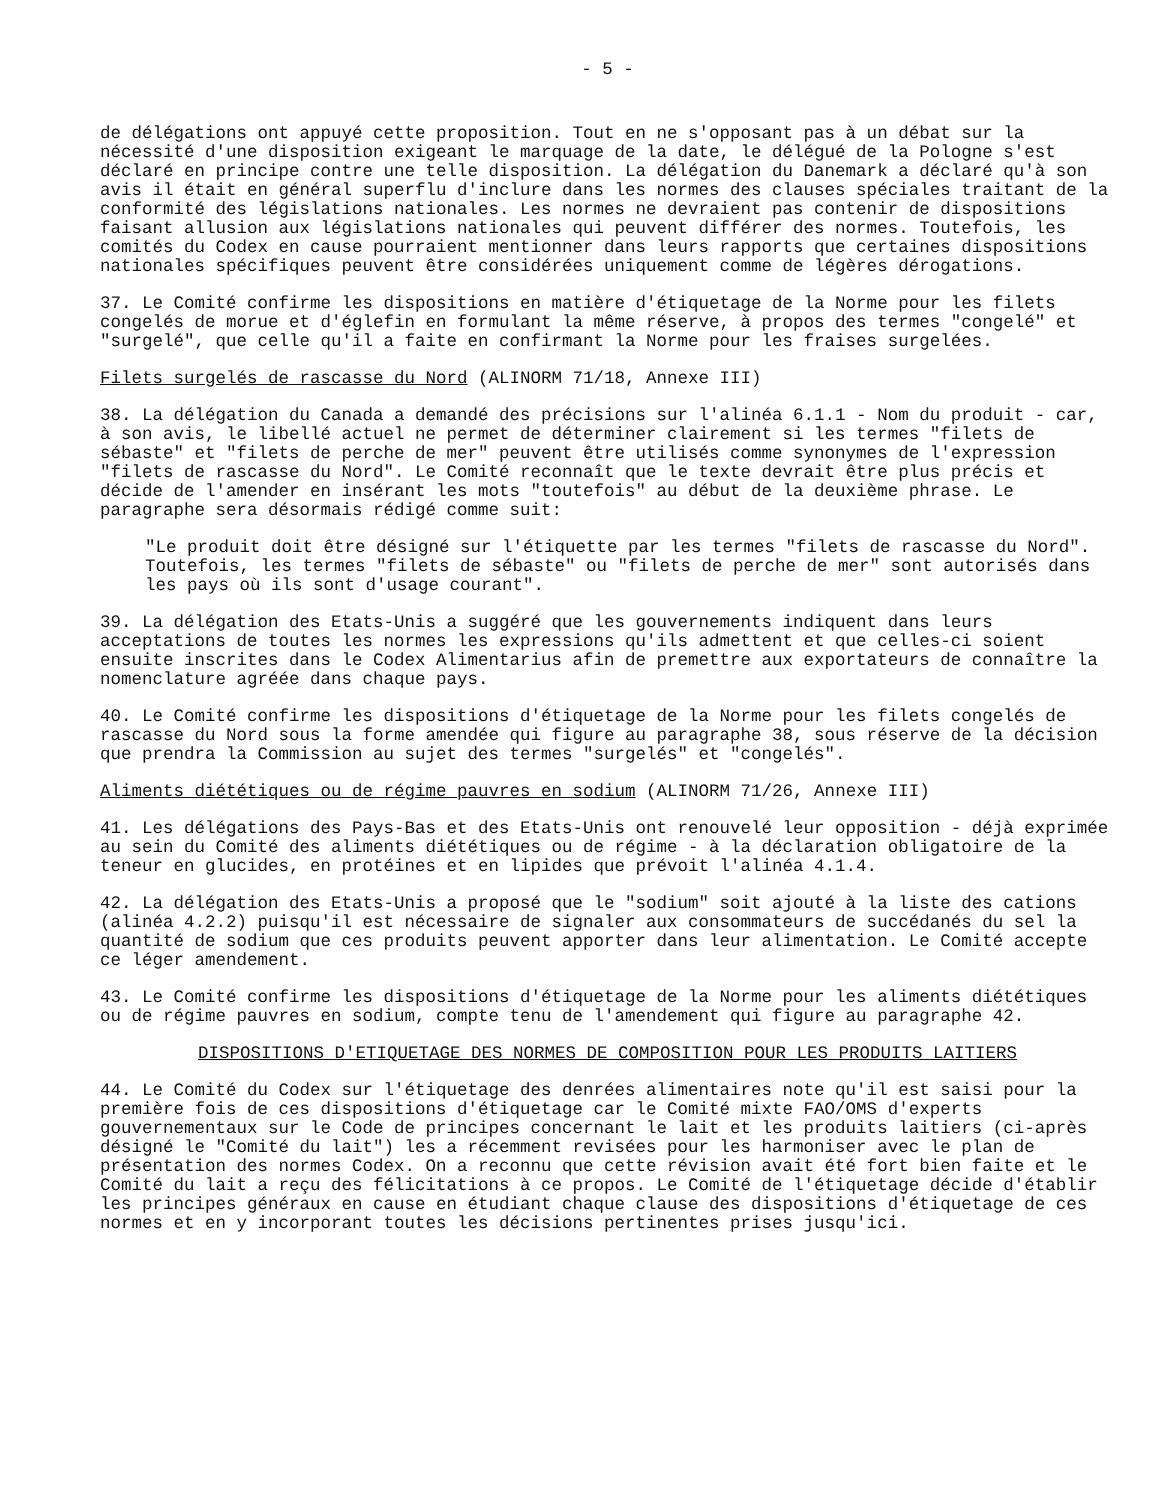- 5 -
de délégations ont appuyé cette proposition. Tout en ne s'opposant pas à un débat sur la nécessité d'une disposition exigeant le marquage de la date, le délégué de la Pologne s'est déclaré en principe contre une telle disposition. La délégation du Danemark a déclaré qu'à son avis il était en général superflu d'inclure dans les normes des clauses spéciales traitant de la conformité des législations nationales. Les normes ne devraient pas contenir de dispositions faisant allusion aux législations nationales qui peuvent différer des normes. Toutefois, les comités du Codex en cause pourraient mentionner dans leurs rapports que certaines dispositions nationales spécifiques peuvent être considérées uniquement comme de légères dérogations.
37. Le Comité confirme les dispositions en matière d'étiquetage de la Norme pour les filets congelés de morue et d'églefin en formulant la même réserve, à propos des termes "congelé" et "surgelé", que celle qu'il a faite en confirmant la Norme pour les fraises surgelées.
Filets surgelés de rascasse du Nord (ALINORM 71/18, Annexe III)
38. La délégation du Canada a demandé des précisions sur l'alinéa 6.1.1 - Nom du produit - car, à son avis, le libellé actuel ne permet de déterminer clairement si les termes "filets de sébaste" et "filets de perche de mer" peuvent être utilisés comme synonymes de l'expression "filets de rascasse du Nord". Le Comité reconnaît que le texte devrait être plus précis et décide de l'amender en insérant les mots "toutefois" au début de la deuxième phrase. Le paragraphe sera désormais rédigé comme suit:
"Le produit doit être désigné sur l'étiquette par les termes "filets de rascasse du Nord". Toutefois, les termes "filets de sébaste" ou "filets de perche de mer" sont autorisés dans les pays où ils sont d'usage courant".
39. La délégation des Etats-Unis a suggéré que les gouvernements indiquent dans leurs acceptations de toutes les normes les expressions qu'ils admettent et que celles-ci soient ensuite inscrites dans le Codex Alimentarius afin de premettre aux exportateurs de connaître la nomenclature agréée dans chaque pays.
40. Le Comité confirme les dispositions d'étiquetage de la Norme pour les filets congelés de rascasse du Nord sous la forme amendée qui figure au paragraphe 38, sous réserve de la décision que prendra la Commission au sujet des termes "surgelés" et "congelés".
Aliments diététiques ou de régime pauvres en sodium (ALINORM 71/26, Annexe III)
41. Les délégations des Pays-Bas et des Etats-Unis ont renouvelé leur opposition - déjà exprimée au sein du Comité des aliments diététiques ou de régime - à la déclaration obligatoire de la teneur en glucides, en protéines et en lipides que prévoit l'alinéa 4.1.4.
42. La délégation des Etats-Unis a proposé que le "sodium" soit ajouté à la liste des cations (alinéa 4.2.2) puisqu'il est nécessaire de signaler aux consommateurs de succédanés du sel la quantité de sodium que ces produits peuvent apporter dans leur alimentation. Le Comité accepte ce léger amendement.
43. Le Comité confirme les dispositions d'étiquetage de la Norme pour les aliments diététiques ou de régime pauvres en sodium, compte tenu de l'amendement qui figure au paragraphe 42.
DISPOSITIONS D'ETIQUETAGE DES NORMES DE COMPOSITION POUR LES PRODUITS LAITIERS
44. Le Comité du Codex sur l'étiquetage des denrées alimentaires note qu'il est saisi pour la première fois de ces dispositions d'étiquetage car le Comité mixte FAO/OMS d'experts gouvernementaux sur le Code de principes concernant le lait et les produits laitiers (ci-après désigné le "Comité du lait") les a récemment revisées pour les harmoniser avec le plan de présentation des normes Codex. On a reconnu que cette révision avait été fort bien faite et le Comité du lait a reçu des félicitations à ce propos. Le Comité de l'étiquetage décide d'établir les principes généraux en cause en étudiant chaque clause des dispositions d'étiquetage de ces normes et en y incorporant toutes les décisions pertinentes prises jusqu'ici.